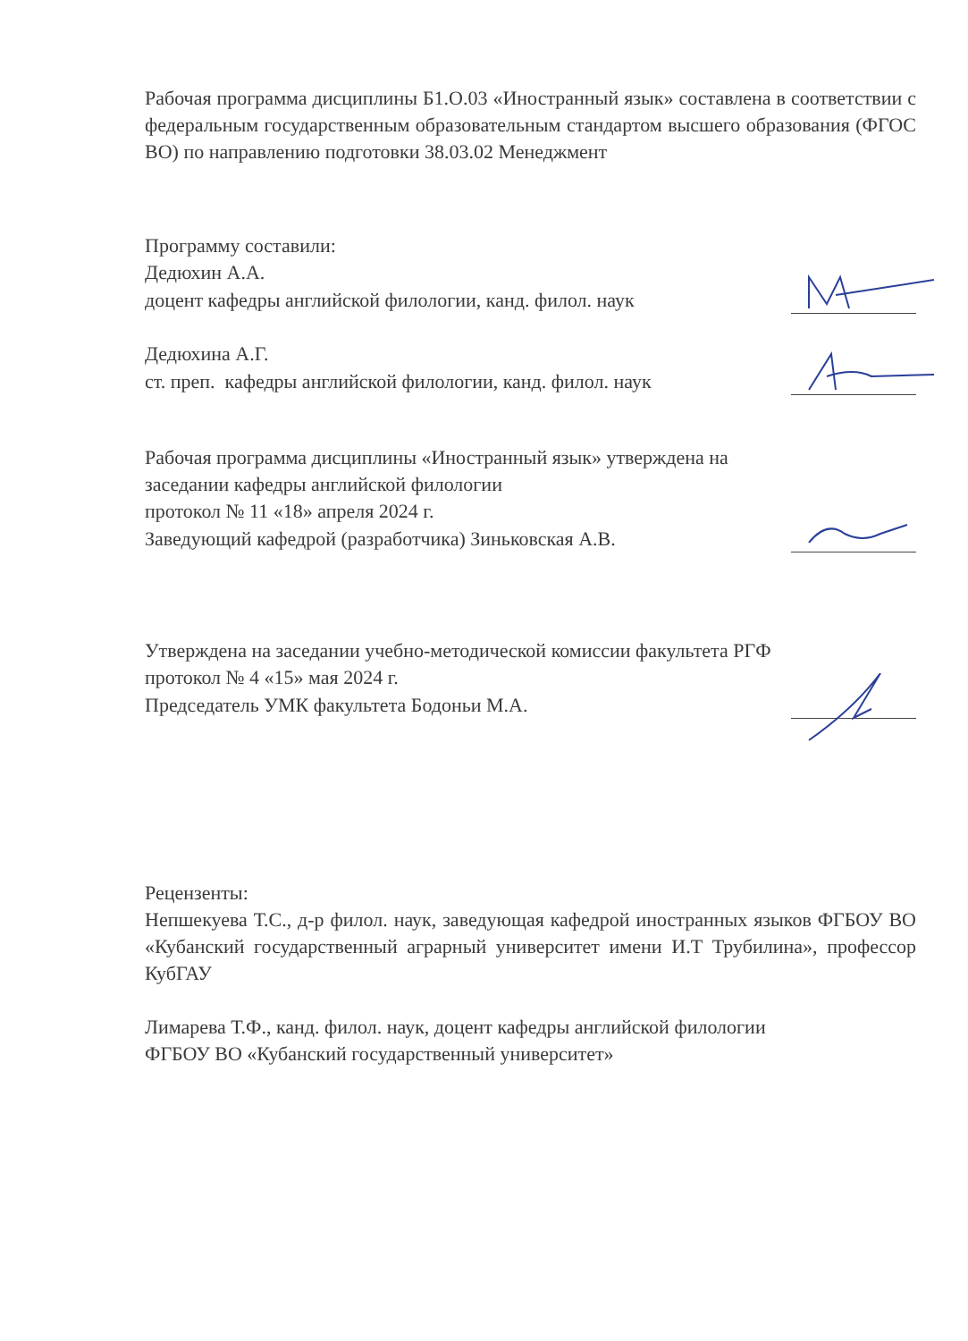Рабочая программа дисциплины Б1.О.03 «Иностранный язык» составлена в соответствии с федеральным государственным образовательным стандартом высшего образования (ФГОС ВО) по направлению подготовки 38.03.02 Менеджмент
Программу составили:
Дедюхин А.А.
доцент кафедры английской филологии, канд. филол. наук
Дедюхина А.Г.
ст. преп. кафедры английской филологии, канд. филол. наук
Рабочая программа дисциплины «Иностранный язык» утверждена на
заседании кафедры английской филологии
протокол № 11 «18» апреля 2024 г.
Заведующий кафедрой (разработчика) Зиньковская А.В.
Утверждена на заседании учебно-методической комиссии факультета РГФ
протокол № 4 «15» мая 2024 г.
Председатель УМК факультета Бодоньи М.А.
Рецензенты:
Непшекуева Т.С., д-р филол. наук, заведующая кафедрой иностранных языков ФГБОУ ВО «Кубанский государственный аграрный университет имени И.Т Трубилина», профессор КубГАУ
Лимарева Т.Ф., канд. филол. наук, доцент кафедры английской филологии
ФГБОУ ВО «Кубанский государственный университет»